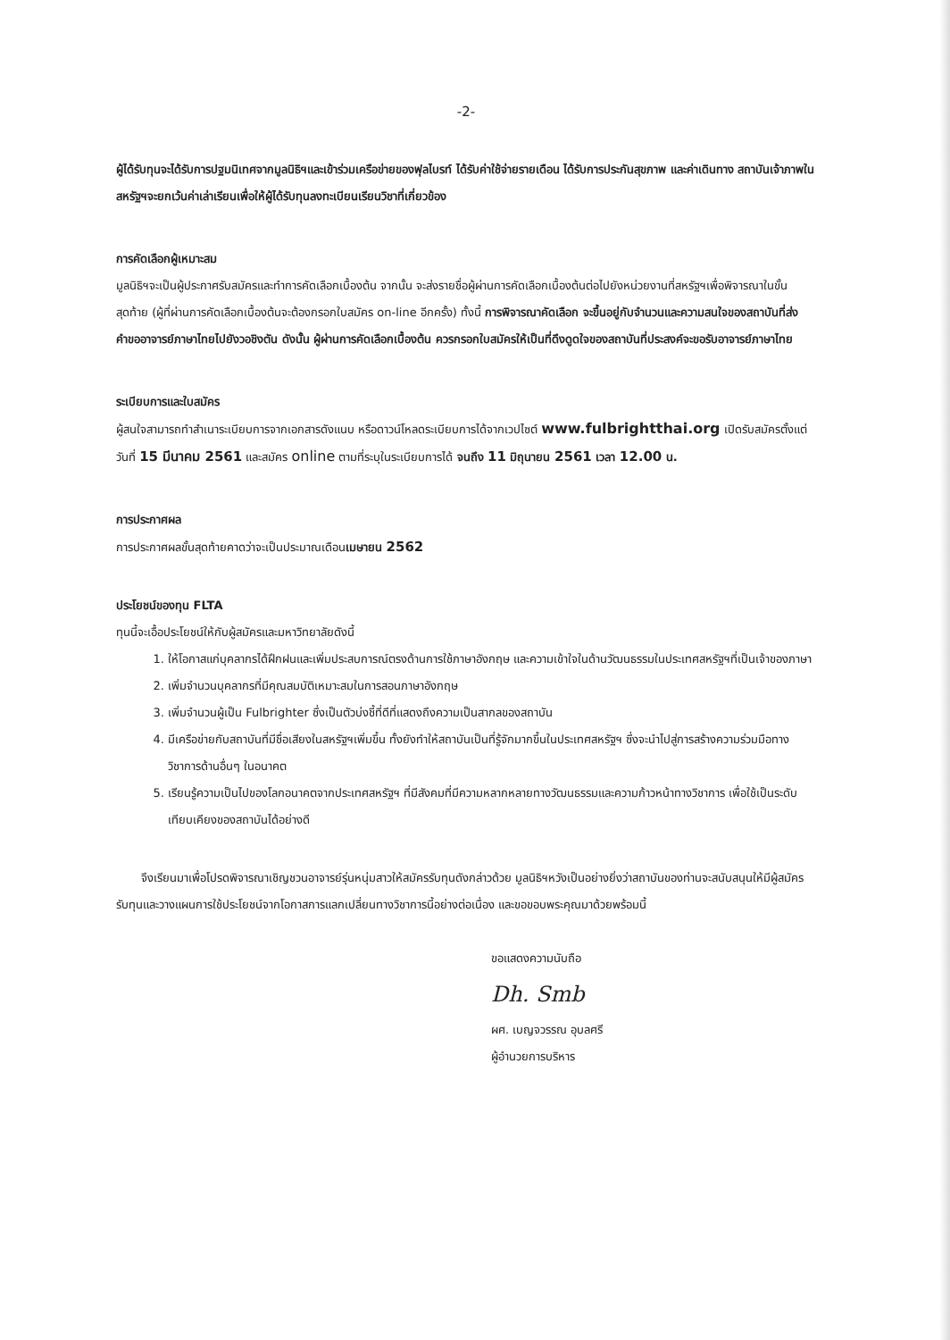-2-
ผู้ได้รับทุนจะได้รับการปฐมนิเทศจากมูลนิธิฯและเข้าร่วมเครือข่ายของฟุลไบรท์ ได้รับค่าใช้จ่ายรายเดือน ได้รับการประกันสุขภาพ และค่าเดินทาง สถาบันเจ้าภาพในสหรัฐฯจะยกเว้นค่าเล่าเรียนเพื่อให้ผู้ได้รับทุนลงทะเบียนเรียนวิชาที่เกี่ยวข้อง
การคัดเลือกผู้เหมาะสม
มูลนิธิฯจะเป็นผู้ประกาศรับสมัครและทำการคัดเลือกเบื้องต้น จากนั้น จะส่งรายชื่อผู้ผ่านการคัดเลือกเบื้องต้นต่อไปยังหน่วยงานที่สหรัฐฯเพื่อพิจารณาในขั้นสุดท้าย (ผู้ที่ผ่านการคัดเลือกเบื้องต้นจะต้องกรอกใบสมัคร on-line อีกครั้ง) ทั้งนี้ การพิจารณาคัดเลือก จะขึ้นอยู่กับจำนวนและความสนใจของสถาบันที่ส่งคำขออาจารย์ภาษาไทยไปยังวอชิงตัน ดังนั้น ผู้ผ่านการคัดเลือกเบื้องต้น ควรกรอกใบสมัครให้เป็นที่ดึงดูดใจของสถาบันที่ประสงค์จะขอรับอาจารย์ภาษาไทย
ระเบียบการและใบสมัคร
ผู้สนใจสามารถทำสำเนาระเบียบการจากเอกสารดังแนบ หรือดาวน์โหลดระเบียบการได้จากเวปไซต์ www.fulbrightthai.org เปิดรับสมัครตั้งแต่วันที่ 15 มีนาคม 2561 และสมัคร online ตามที่ระบุในระเบียบการได้ จนถึง 11 มิถุนายน 2561 เวลา 12.00 น.
การประกาศผล
การประกาศผลขั้นสุดท้ายคาดว่าจะเป็นประมาณเดือนเมษายน 2562
ประโยชน์ของทุน FLTA
ทุนนี้จะเอื้อประโยชน์ให้กับผู้สมัครและมหาวิทยาลัยดังนี้
1. ให้โอกาสแก่บุคลากรได้ฝึกฝนและเพิ่มประสบการณ์ตรงด้านการใช้ภาษาอังกฤษ และความเข้าใจในด้านวัฒนธรรมในประเทศสหรัฐฯที่เป็นเจ้าของภาษา
2. เพิ่มจำนวนบุคลากรที่มีคุณสมบัติเหมาะสมในการสอนภาษาอังกฤษ
3. เพิ่มจำนวนผู้เป็น Fulbrighter ซึ่งเป็นตัวบ่งชี้ที่ดีที่แสดงถึงความเป็นสากลของสถาบัน
4. มีเครือข่ายกับสถาบันที่มีชื่อเสียงในสหรัฐฯเพิ่มขึ้น ทั้งยังทำให้สถาบันเป็นที่รู้จักมากขึ้นในประเทศสหรัฐฯ ซึ่งจะนำไปสู่การสร้างความร่วมมือทางวิชาการด้านอื่นๆ ในอนาคต
5. เรียนรู้ความเป็นไปของโลกอนาคตจากประเทศสหรัฐฯ ที่มีสังคมที่มีความหลากหลายทางวัฒนธรรมและความก้าวหน้าทางวิชาการ เพื่อใช้เป็นระดับเทียบเคียงของสถาบันได้อย่างดี
จึงเรียนมาเพื่อโปรดพิจารณาเชิญชวนอาจารย์รุ่นหนุ่มสาวให้สมัครรับทุนดังกล่าวด้วย มูลนิธิฯหวังเป็นอย่างยิ่งว่าสถาบันของท่านจะสนับสนุนให้มีผู้สมัครรับทุนและวางแผนการใช้ประโยชน์จากโอกาสการแลกเปลี่ยนทางวิชาการนี้อย่างต่อเนื่อง และขอขอบพระคุณมาด้วยพร้อมนี้
ขอแสดงความนับถือ
Dh. Smb
ผศ. เบญจวรรณ อุบลศรี
ผู้อำนวยการบริหาร